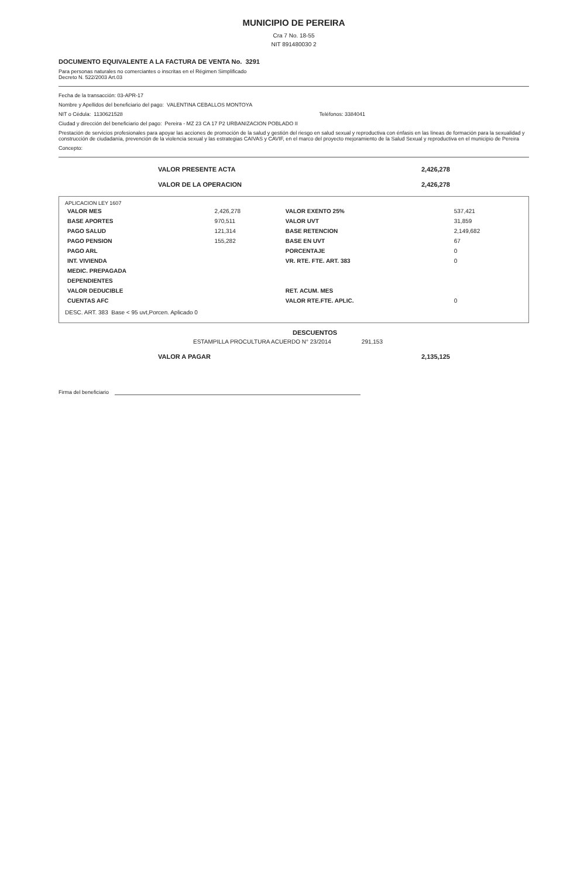MUNICIPIO DE PEREIRA
Cra 7 No. 18-55
NIT 891480030 2
DOCUMENTO EQUIVALENTE A LA FACTURA DE VENTA No. 3291
Para personas naturales no comerciantes o inscritas en el Régimen Simplificado
Decreto N. 522/2003 Art.03
Fecha de la transacción: 03-APR-17
Nombre y Apellidos del beneficiario del pago: VALENTINA CEBALLOS MONTOYA
NIT o Cédula: 1130621528 Teléfonos: 3384041
Ciudad y dirección del beneficiario del pago: Pereira - MZ 23 CA 17 P2 URBANIZACION POBLADO II
Prestación de servicios profesionales para apoyar las acciones de promoción de la salud y gestión del riesgo en salud sexual y reproductiva con énfasis en las líneas de formación para la sexualidad y construcción de ciudadanía, prevención de la violencia sexual y las estrategias CAIVAS y CAVIF, en el marco del proyecto mejoramiento de la Salud Sexual y reproductiva en el municipio de Pereira
Concepto:
VALOR PRESENTE ACTA 2,426,278
VALOR DE LA OPERACION 2,426,278
APLICACION LEY 1607
| VALOR MES | 2,426,278 | VALOR EXENTO 25% | 537,421 |
| BASE APORTES | 970,511 | VALOR UVT | 31,859 |
| PAGO SALUD | 121,314 | BASE RETENCION | 2,149,682 |
| PAGO PENSION | 155,282 | BASE EN UVT | 67 |
| PAGO ARL | | PORCENTAJE | 0 |
| INT. VIVIENDA | | VR. RTE. FTE. ART. 383 | 0 |
| MEDIC. PREPAGADA | | | |
| DEPENDIENTES | | | |
| VALOR DEDUCIBLE | | RET. ACUM. MES | |
| CUENTAS AFC | | VALOR RTE.FTE. APLIC. | 0 |
DESC. ART. 383 Base < 95 uvt,Porcen. Aplicado 0
DESCUENTOS
ESTAMPILLA PROCULTURA ACUERDO N° 23/2014 291,153
VALOR A PAGAR 2,135,125
Firma del beneficiario